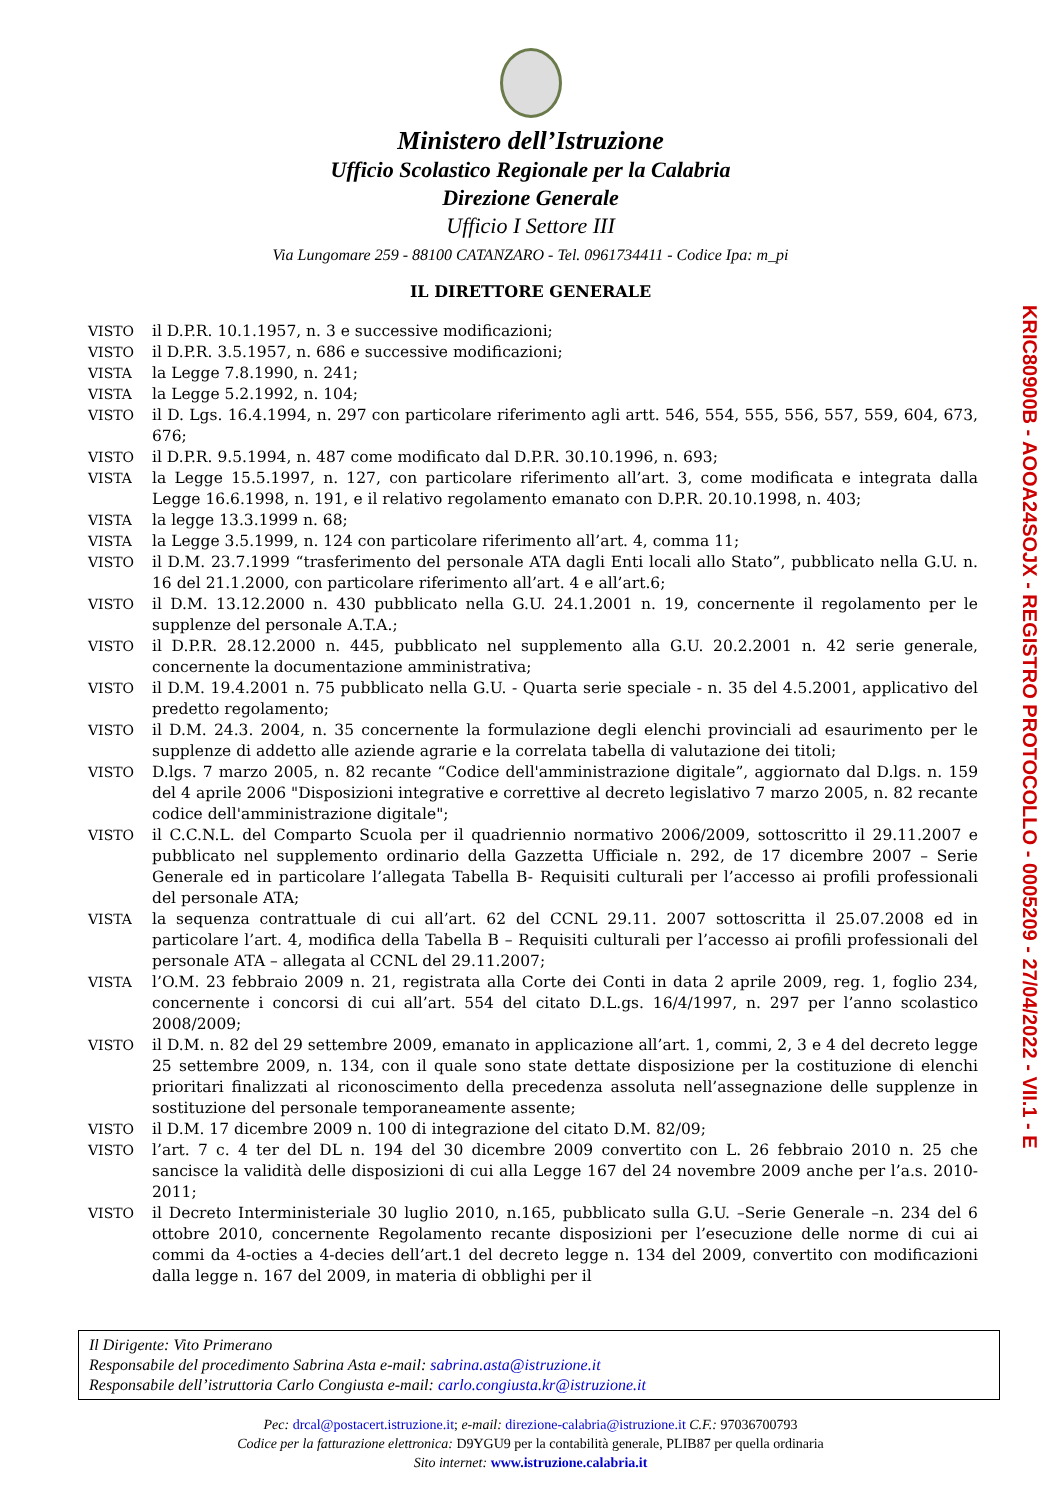Ministero dell’Istruzione
Ufficio Scolastico Regionale per la Calabria
Direzione Generale
Ufficio I Settore III
Via Lungomare 259 - 88100 CATANZARO - Tel. 0961734411 - Codice Ipa: m_pi
IL DIRETTORE GENERALE
VISTO il D.P.R. 10.1.1957, n. 3 e successive modificazioni;
VISTO il D.P.R. 3.5.1957, n. 686 e successive modificazioni;
VISTA la Legge 7.8.1990, n. 241;
VISTA la Legge 5.2.1992, n. 104;
VISTO il D. Lgs. 16.4.1994, n. 297 con particolare riferimento agli artt. 546, 554, 555, 556, 557, 559, 604, 673, 676;
VISTO il D.P.R. 9.5.1994, n. 487 come modificato dal D.P.R. 30.10.1996, n. 693;
VISTA la Legge 15.5.1997, n. 127, con particolare riferimento all’art. 3, come modificata e integrata dalla Legge 16.6.1998, n. 191, e il relativo regolamento emanato con D.P.R. 20.10.1998, n. 403;
VISTA la legge 13.3.1999 n. 68;
VISTA la Legge 3.5.1999, n. 124 con particolare riferimento all’art. 4, comma 11;
VISTO il D.M. 23.7.1999 “trasferimento del personale ATA dagli Enti locali allo Stato”, pubblicato nella G.U. n. 16 del 21.1.2000, con particolare riferimento all’art. 4 e all’art.6;
VISTO il D.M. 13.12.2000 n. 430 pubblicato nella G.U. 24.1.2001 n. 19, concernente il regolamento per le supplenze del personale A.T.A.;
VISTO il D.P.R. 28.12.2000 n. 445, pubblicato nel supplemento alla G.U. 20.2.2001 n. 42 serie generale, concernente la documentazione amministrativa;
VISTO il D.M. 19.4.2001 n. 75 pubblicato nella G.U. - Quarta serie speciale - n. 35 del 4.5.2001, applicativo del predetto regolamento;
VISTO il D.M. 24.3. 2004, n. 35 concernente la formulazione degli elenchi provinciali ad esaurimento per le supplenze di addetto alle aziende agrarie e la correlata tabella di valutazione dei titoli;
VISTO D.lgs. 7 marzo 2005, n. 82 recante “Codice dell'amministrazione digitale”, aggiornato dal D.lgs. n. 159 del 4 aprile 2006 "Disposizioni integrative e correttive al decreto legislativo 7 marzo 2005, n. 82 recante codice dell'amministrazione digitale";
VISTO il C.C.N.L. del Comparto Scuola per il quadriennio normativo 2006/2009, sottoscritto il 29.11.2007 e pubblicato nel supplemento ordinario della Gazzetta Ufficiale n. 292, de 17 dicembre 2007 – Serie Generale ed in particolare l’allegata Tabella B- Requisiti culturali per l’accesso ai profili professionali del personale ATA;
VISTA la sequenza contrattuale di cui all’art. 62 del CCNL 29.11. 2007 sottoscritta il 25.07.2008 ed in particolare l’art. 4, modifica della Tabella B – Requisiti culturali per l’accesso ai profili professionali del personale ATA – allegata al CCNL del 29.11.2007;
VISTA l’O.M. 23 febbraio 2009 n. 21, registrata alla Corte dei Conti in data 2 aprile 2009, reg. 1, foglio 234, concernente i concorsi di cui all’art. 554 del citato D.L.gs. 16/4/1997, n. 297 per l’anno scolastico 2008/2009;
VISTO il D.M. n. 82 del 29 settembre 2009, emanato in applicazione all’art. 1, commi, 2, 3 e 4 del decreto legge 25 settembre 2009, n. 134, con il quale sono state dettate disposizione per la costituzione di elenchi prioritari finalizzati al riconoscimento della precedenza assoluta nell’assegnazione delle supplenze in sostituzione del personale temporaneamente assente;
VISTO il D.M. 17 dicembre 2009 n. 100 di integrazione del citato D.M. 82/09;
VISTO l’art. 7 c. 4 ter del DL n. 194 del 30 dicembre 2009 convertito con L. 26 febbraio 2010 n. 25 che sancisce la validità delle disposizioni di cui alla Legge 167 del 24 novembre 2009 anche per l’a.s. 2010-2011;
VISTO il Decreto Interministeriale 30 luglio 2010, n.165, pubblicato sulla G.U. –Serie Generale –n. 234 del 6 ottobre 2010, concernente Regolamento recante disposizioni per l’esecuzione delle norme di cui ai commi da 4-octies a 4-decies dell’art.1 del decreto legge n. 134 del 2009, convertito con modificazioni dalla legge n. 167 del 2009, in materia di obblighi per il
KRIC80900B - AOOA24SOJX - REGISTRO PROTOCOLLO - 0005209 - 27/04/2022 - VII.1 - E
Il Dirigente: Vito Primerano
Responsabile del procedimento Sabrina Asta e-mail: sabrina.asta@istruzione.it
Responsabile dell’istruttoria Carlo Congiusta e-mail: carlo.congiusta.kr@istruzione.it
Pec: drcal@postacert.istruzione.it; e-mail: direzione-calabria@istruzione.it C.F.: 97036700793
Codice per la fatturazione elettronica: D9YGU9 per la contabilità generale, PLIB87 per quella ordinaria
Sito internet: www.istruzione.calabria.it